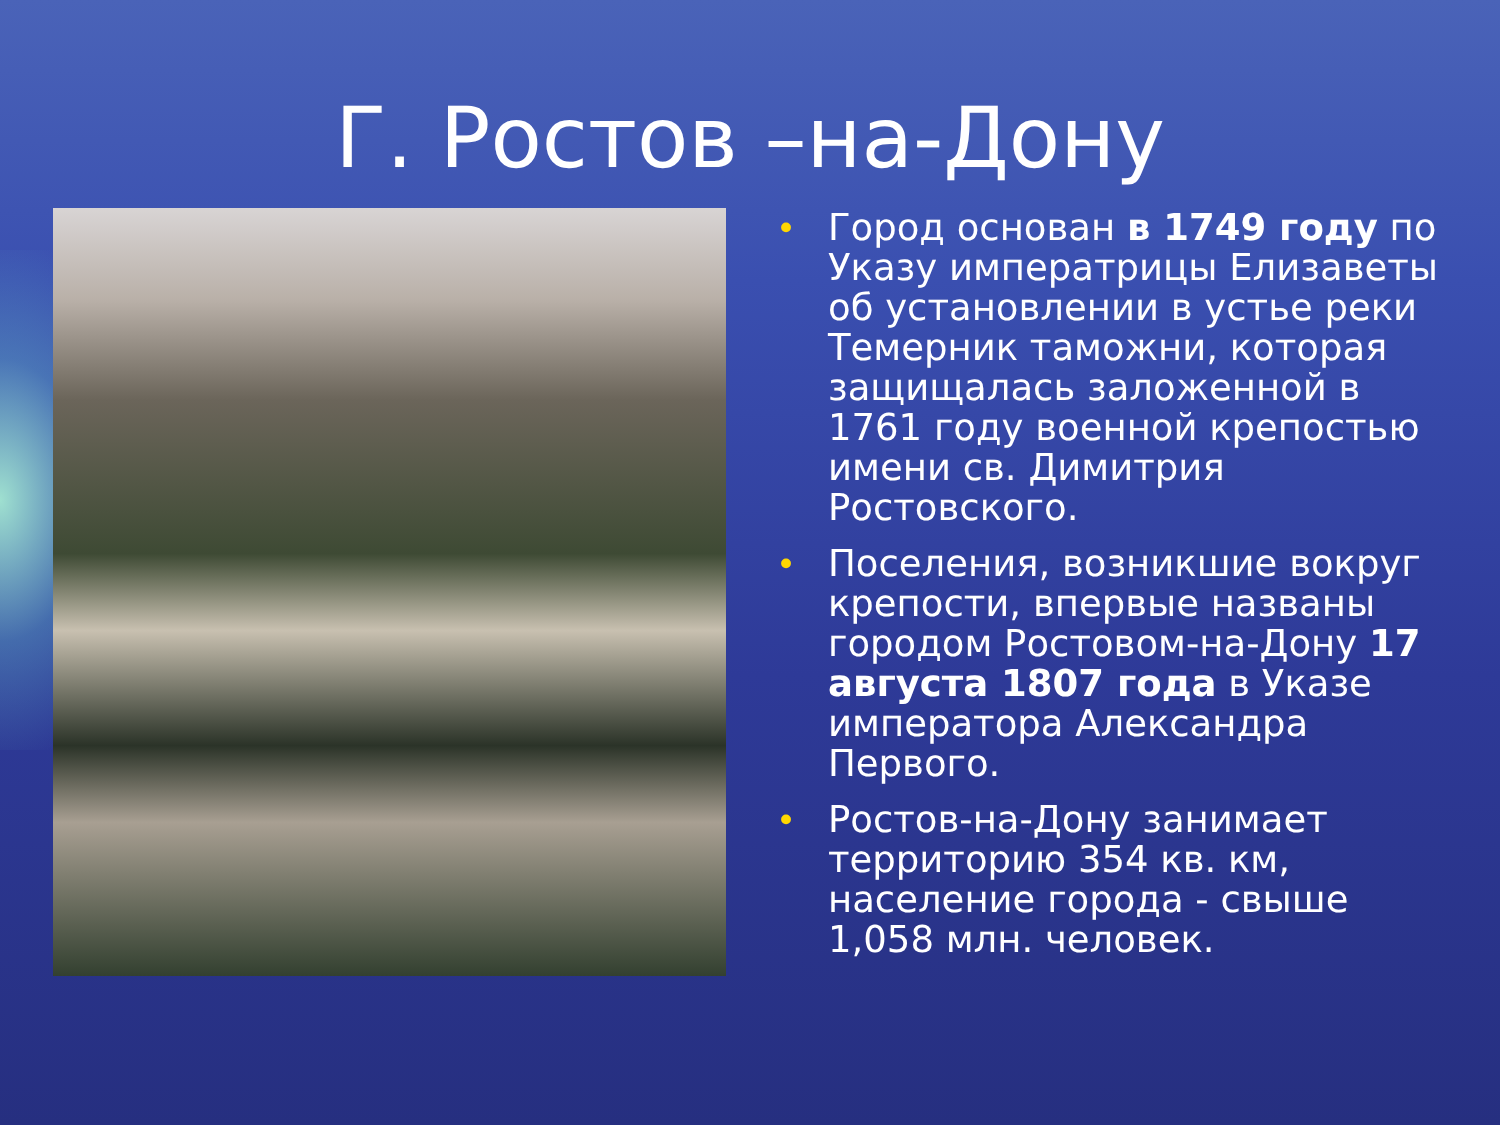Г. Ростов –на-Дону
• Город основан в 1749 году по Указу императрицы Елизаветы об установлении в устье реки Темерник таможни, которая защищалась заложенной в 1761 году военной крепостью имени св. Димитрия Ростовского.
• Поселения, возникшие вокруг крепости, впервые названы городом Ростовом-на-Дону 17 августа 1807 года в Указе императора Александра Первого.
• Ростов-на-Дону занимает территорию 354 кв. км, население города - свыше 1,058 млн. человек.